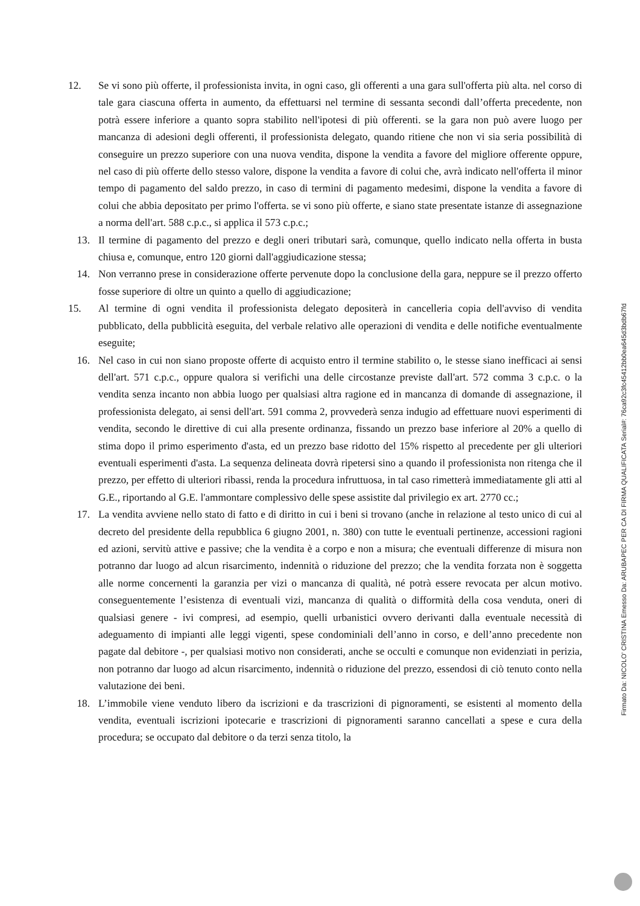12. Se vi sono più offerte, il professionista invita, in ogni caso, gli offerenti a una gara sull'offerta più alta. nel corso di tale gara ciascuna offerta in aumento, da effettuarsi nel termine di sessanta secondi dall’offerta precedente, non potrà essere inferiore a quanto sopra stabilito nell'ipotesi di più offerenti. se la gara non può avere luogo per mancanza di adesioni degli offerenti, il professionista delegato, quando ritiene che non vi sia seria possibilità di conseguire un prezzo superiore con una nuova vendita, dispone la vendita a favore del migliore offerente oppure, nel caso di più offerte dello stesso valore, dispone la vendita a favore di colui che, avrà indicato nell'offerta il minor tempo di pagamento del saldo prezzo, in caso di termini di pagamento medesimi, dispone la vendita a favore di colui che abbia depositato per primo l'offerta. se vi sono più offerte, e siano state presentate istanze di assegnazione a norma dell'art. 588 c.p.c., si applica il 573 c.p.c.;
13. Il termine di pagamento del prezzo e degli oneri tributari sarà, comunque, quello indicato nella offerta in busta chiusa e, comunque, entro 120 giorni dall'aggiudicazione stessa;
14. Non verranno prese in considerazione offerte pervenute dopo la conclusione della gara, neppure se il prezzo offerto fosse superiore di oltre un quinto a quello di aggiudicazione;
15. Al termine di ogni vendita il professionista delegato depositerà in cancelleria copia dell'avviso di vendita pubblicato, della pubblicità eseguita, del verbale relativo alle operazioni di vendita e delle notifiche eventualmente eseguite;
16. Nel caso in cui non siano proposte offerte di acquisto entro il termine stabilito o, le stesse siano inefficaci ai sensi dell'art. 571 c.p.c., oppure qualora si verifichi una delle circostanze previste dall'art. 572 comma 3 c.p.c. o la vendita senza incanto non abbia luogo per qualsiasi altra ragione ed in mancanza di domande di assegnazione, il professionista delegato, ai sensi dell'art. 591 comma 2, provvederà senza indugio ad effettuare nuovi esperimenti di vendita, secondo le direttive di cui alla presente ordinanza, fissando un prezzo base inferiore al 20% a quello di stima dopo il primo esperimento d'asta, ed un prezzo base ridotto del 15% rispetto al precedente per gli ulteriori eventuali esperimenti d'asta. La sequenza delineata dovrà ripetersi sino a quando il professionista non ritenga che il prezzo, per effetto di ulteriori ribassi, renda la procedura infruttuosa, in tal caso rimetterà immediatamente gli atti al G.E., riportando al G.E. l'ammontare complessivo delle spese assistite dal privilegio ex art. 2770 cc.;
17. La vendita avviene nello stato di fatto e di diritto in cui i beni si trovano (anche in relazione al testo unico di cui al decreto del presidente della repubblica 6 giugno 2001, n. 380) con tutte le eventuali pertinenze, accessioni ragioni ed azioni, servitù attive e passive; che la vendita è a corpo e non a misura; che eventuali differenze di misura non potranno dar luogo ad alcun risarcimento, indennità o riduzione del prezzo; che la vendita forzata non è soggetta alle norme concernenti la garanzia per vizi o mancanza di qualità, né potrà essere revocata per alcun motivo. conseguentemente l’esistenza di eventuali vizi, mancanza di qualità o difformità della cosa venduta, oneri di qualsiasi genere - ivi compresi, ad esempio, quelli urbanistici ovvero derivanti dalla eventuale necessità di adeguamento di impianti alle leggi vigenti, spese condominiali dell’anno in corso, e dell’anno precedente non pagate dal debitore -, per qualsiasi motivo non considerati, anche se occulti e comunque non evidenziati in perizia, non potranno dar luogo ad alcun risarcimento, indennità o riduzione del prezzo, essendosi di ciò tenuto conto nella valutazione dei beni.
18. L’immobile viene venduto libero da iscrizioni e da trascrizioni di pignoramenti, se esistenti al momento della vendita, eventuali iscrizioni ipotecarie e trascrizioni di pignoramenti saranno cancellati a spese e cura della procedura; se occupato dal debitore o da terzi senza titolo, la
Firmato Da: NICOLO' CRISTINA Emesso Da: ARUBAPEC PER CA DI FIRMA QUALIFICATA Serial#: 76ca92c3fc45412bb0ea645d3bdb67fd